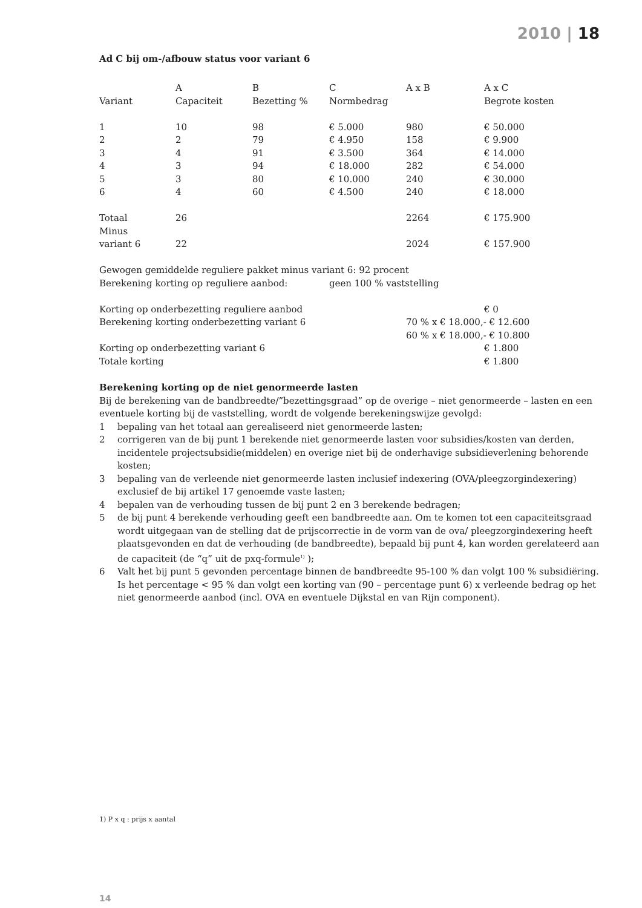2010 | 18
Ad C bij om-/afbouw status voor variant 6
| | A | B | C | A x B | A x C |
| Variant | Capaciteit | Bezetting % | Normbedrag | | Begrote kosten |
| 1 | 10 | 98 | € 5.000 | 980 | € 50.000 |
| 2 | 2 | 79 | € 4.950 | 158 | € 9.900 |
| 3 | 4 | 91 | € 3.500 | 364 | € 14.000 |
| 4 | 3 | 94 | € 18.000 | 282 | € 54.000 |
| 5 | 3 | 80 | € 10.000 | 240 | € 30.000 |
| 6 | 4 | 60 | € 4.500 | 240 | € 18.000 |
| Totaal | 26 | | | 2264 | € 175.900 |
| Minus | | | | | |
| variant 6 | 22 | | | 2024 | € 157.900 |
| Gewogen gemiddelde reguliere pakket minus variant 6: 92 procent | | | | | |
| Berekening korting op reguliere aanbod: | | | geen 100 % vaststelling | | |
| Korting op onderbezetting reguliere aanbod | | | | | € 0 |
| Berekening korting onderbezetting variant 6 | | | | 70 % x € 18.000,- € 12.600 | |
| | | | | 60 % x € 18.000,- € 10.800 | |
| Korting op onderbezetting variant 6 | | | | | € 1.800 |
| Totale korting | | | | | € 1.800 |
Berekening korting op de niet genormeerde lasten
Bij de berekening van de bandbreedte/”bezettingsgraad” op de overige – niet genormeerde – lasten en een eventuele korting bij de vaststelling, wordt de volgende berekeningswijze gevolgd:
1 bepaling van het totaal aan gerealiseerd niet genormeerde lasten;
2 corrigeren van de bij punt 1 berekende niet genormeerde lasten voor subsidies/kosten van derden, incidentele projectsubsidie(middelen) en overige niet bij de onderhavige subsidieverlening behorende kosten;
3 bepaling van de verleende niet genormeerde lasten inclusief indexering (OVA/pleegzorgindexering) exclusief de bij artikel 17 genoemde vaste lasten;
4 bepalen van de verhouding tussen de bij punt 2 en 3 berekende bedragen;
5 de bij punt 4 berekende verhouding geeft een bandbreedte aan. Om te komen tot een capaciteitsgraad wordt uitgegaan van de stelling dat de prijscorrectie in de vorm van de ova/ pleegzorgindexering heeft plaatsgevonden en dat de verhouding (de bandbreedte), bepaald bij punt 4, kan worden gerelateerd aan de capaciteit (de “q” uit de pxq-formule<sup>1)</sup> );
6 Valt het bij punt 5 gevonden percentage binnen de bandbreedte 95-100 % dan volgt 100 % subsidiëring. Is het percentage < 95 % dan volgt een korting van (90 – percentage punt 6) x verleende bedrag op het niet genormeerde aanbod (incl. OVA en eventuele Dijkstal en van Rijn component).
1) P x q : prijs x aantal
14